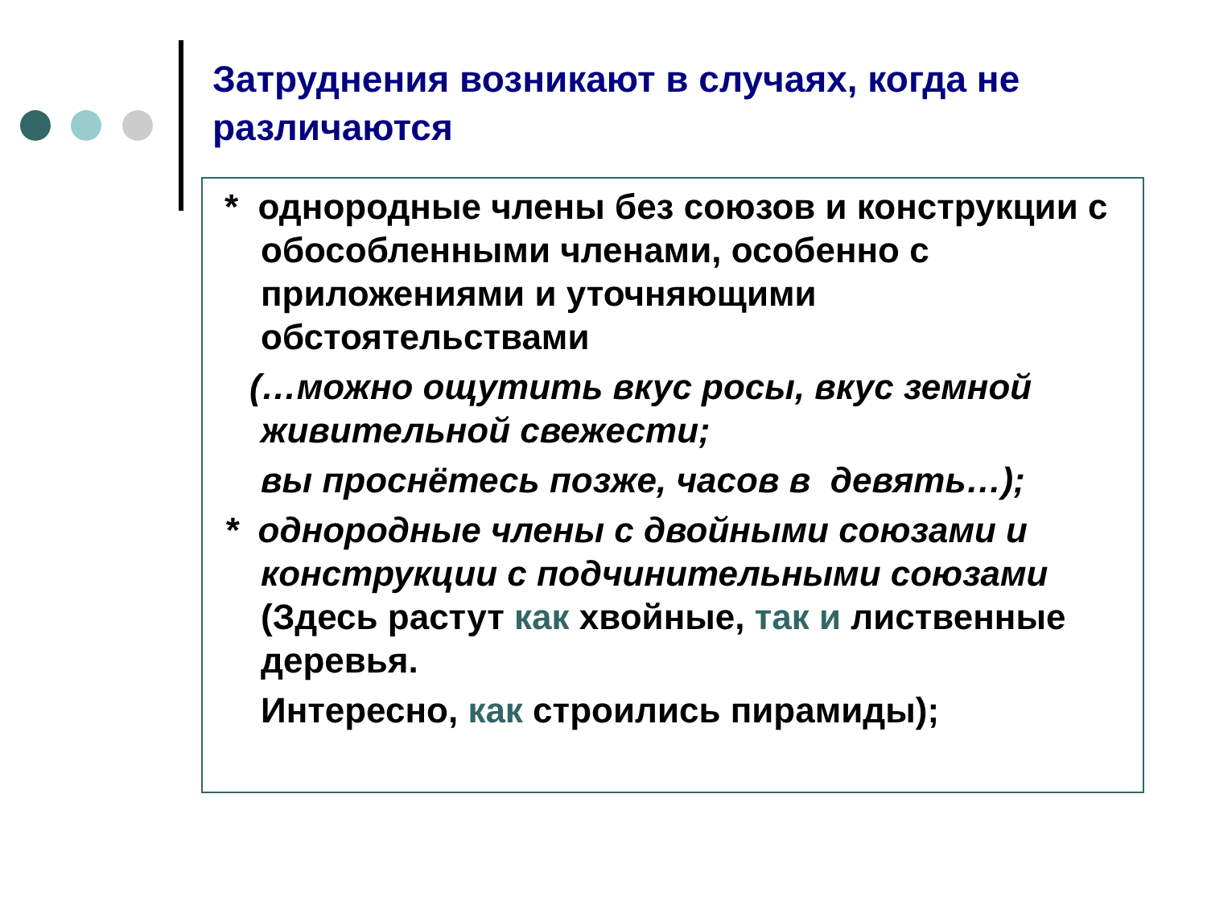Затруднения возникают в случаях, когда не различаются
* однородные члены без союзов и конструкции с обособленными членами, особенно с приложениями и уточняющими обстоятельствами
(…можно ощутить вкус росы, вкус земной живительной свежести;
вы проснётесь позже, часов в девять…);
* однородные члены с двойными союзами и конструкции с подчинительными союзами (Здесь растут как хвойные, так и лиственные деревья.
Интересно, как строились пирамиды);